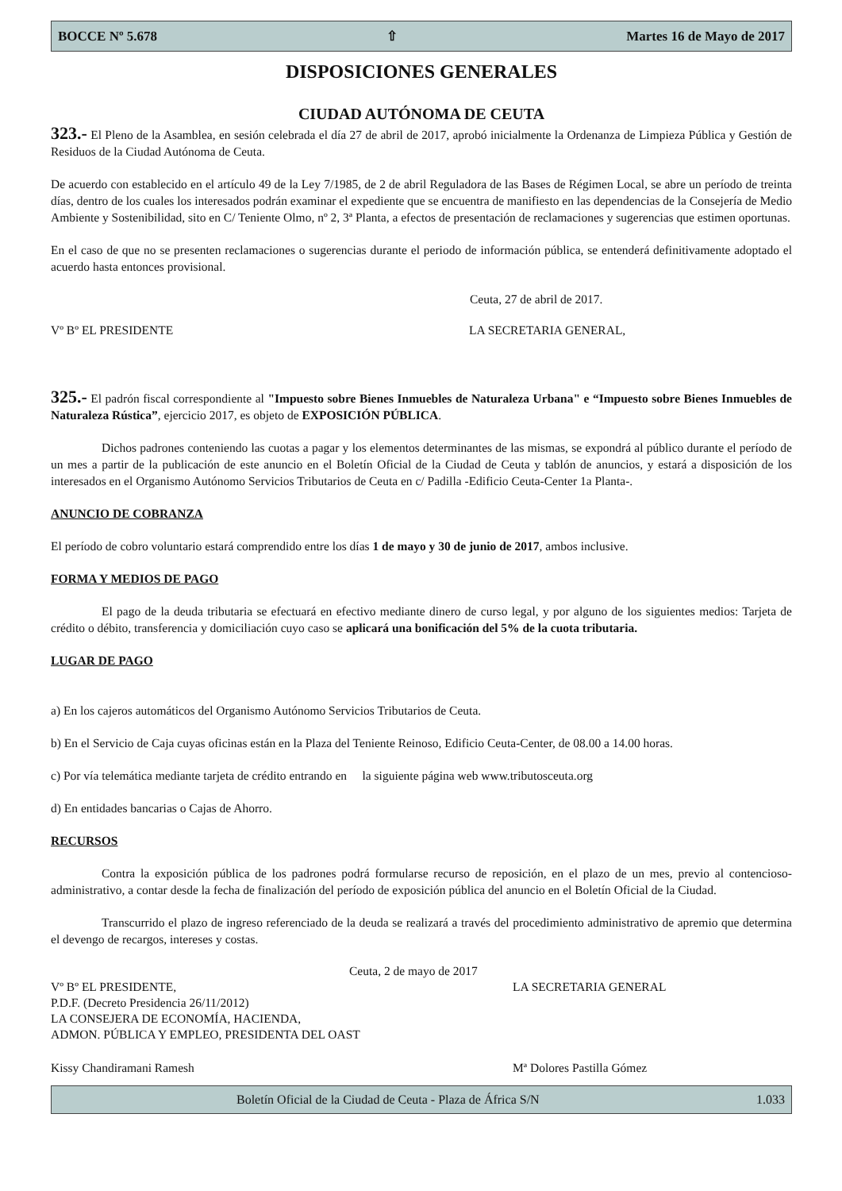BOCCE Nº 5.678 ⇧ Martes 16 de Mayo de 2017
DISPOSICIONES GENERALES
CIUDAD AUTÓNOMA DE CEUTA
323.- El Pleno de la Asamblea, en sesión celebrada el día 27 de abril de 2017, aprobó inicialmente la Ordenanza de Limpieza Pública y Gestión de Residuos de la Ciudad Autónoma de Ceuta.
De acuerdo con establecido en el artículo 49 de la Ley 7/1985, de 2 de abril Reguladora de las Bases de Régimen Local, se abre un período de treinta días, dentro de los cuales los interesados podrán examinar el expediente que se encuentra de manifiesto en las dependencias de la Consejería de Medio Ambiente y Sostenibilidad, sito en C/ Teniente Olmo, nº 2, 3ª Planta, a efectos de presentación de reclamaciones y sugerencias que estimen oportunas.
En el caso de que no se presenten reclamaciones o sugerencias durante el periodo de información pública, se entenderá definitivamente adoptado el acuerdo hasta entonces provisional.
Ceuta, 27 de abril de 2017.
Vº Bº EL PRESIDENTE LA SECRETARIA GENERAL,
325.- El padrón fiscal correspondiente al "Impuesto sobre Bienes Inmuebles de Naturaleza Urbana" e “Impuesto sobre Bienes Inmuebles de Naturaleza Rústica”, ejercicio 2017, es objeto de EXPOSICIÓN PÚBLICA.
Dichos padrones conteniendo las cuotas a pagar y los elementos determinantes de las mismas, se expondrá al público durante el período de un mes a partir de la publicación de este anuncio en el Boletín Oficial de la Ciudad de Ceuta y tablón de anuncios, y estará a disposición de los interesados en el Organismo Autónomo Servicios Tributarios de Ceuta en c/ Padilla -Edificio Ceuta-Center 1a Planta-.
ANUNCIO DE COBRANZA
El período de cobro voluntario estará comprendido entre los días 1 de mayo y 30 de junio de 2017, ambos inclusive.
FORMA Y MEDIOS DE PAGO
El pago de la deuda tributaria se efectuará en efectivo mediante dinero de curso legal, y por alguno de los siguientes medios: Tarjeta de crédito o débito, transferencia y domiciliación cuyo caso se aplicará una bonificación del 5% de la cuota tributaria.
LUGAR DE PAGO
a) En los cajeros automáticos del Organismo Autónomo Servicios Tributarios de Ceuta.
b) En el Servicio de Caja cuyas oficinas están en la Plaza del Teniente Reinoso, Edificio Ceuta-Center, de 08.00 a 14.00 horas.
c) Por vía telemática mediante tarjeta de crédito entrando en la siguiente página web www.tributosceuta.org
d) En entidades bancarias o Cajas de Ahorro.
RECURSOS
Contra la exposición pública de los padrones podrá formularse recurso de reposición, en el plazo de un mes, previo al contencioso-administrativo, a contar desde la fecha de finalización del período de exposición pública del anuncio en el Boletín Oficial de la Ciudad.
Transcurrido el plazo de ingreso referenciado de la deuda se realizará a través del procedimiento administrativo de apremio que determina el devengo de recargos, intereses y costas.
Ceuta, 2 de mayo de 2017
Vº Bº EL PRESIDENTE,
P.D.F. (Decreto Presidencia 26/11/2012)
LA CONSEJERA DE ECONOMÍA, HACIENDA,
ADMON. PÚBLICA Y EMPLEO, PRESIDENTA DEL OAST
LA SECRETARIA GENERAL
Kissy Chandiramani Ramesh Mª Dolores Pastilla Gómez
Boletín Oficial de la Ciudad de Ceuta - Plaza de África S/N 1.033